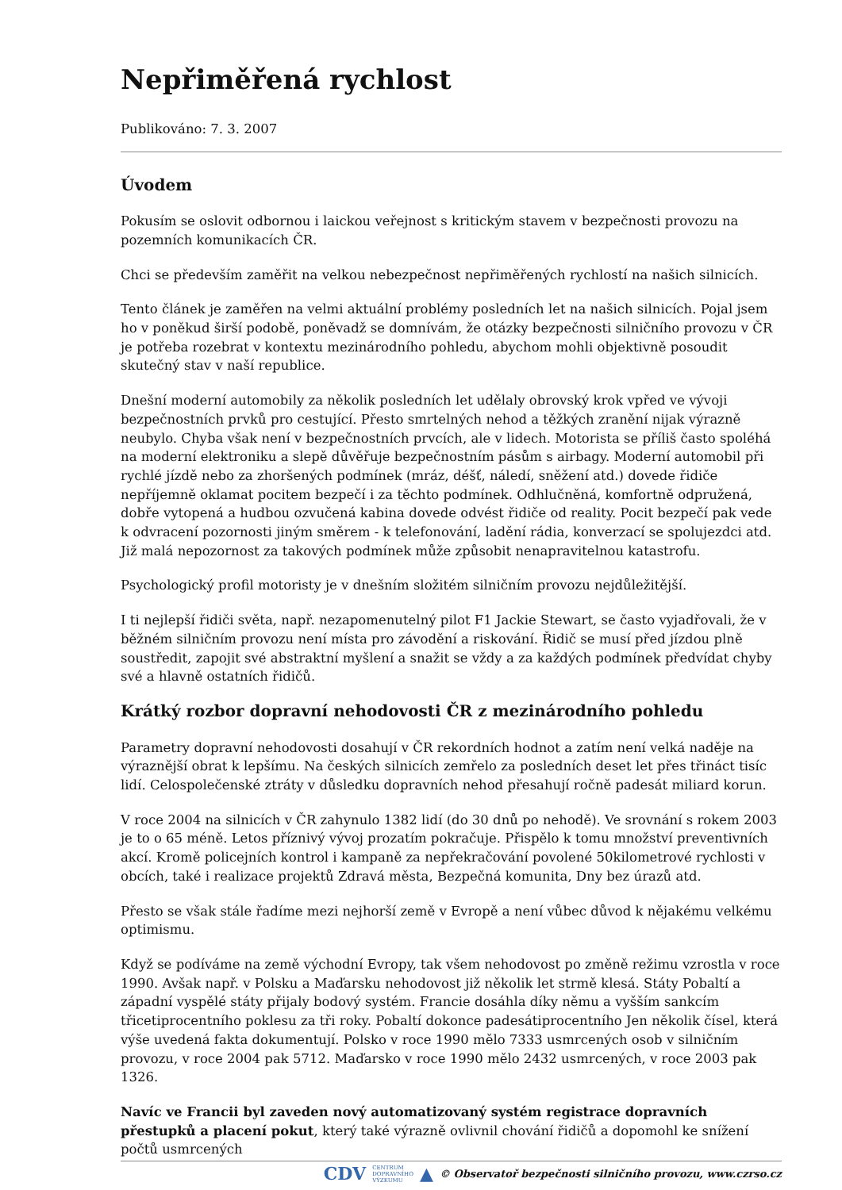Nepřiměřená rychlost
Publikováno: 7. 3. 2007
Úvodem
Pokusím se oslovit odbornou i laickou veřejnost s kritickým stavem v bezpečnosti provozu na pozemních komunikacích ČR.
Chci se především zaměřit na velkou nebezpečnost nepřiměřených rychlostí na našich silnicích.
Tento článek je zaměřen na velmi aktuální problémy posledních let na našich silnicích. Pojal jsem ho v poněkud širší podobě, poněvadž se domnívám, že otázky bezpečnosti silničního provozu v ČR je potřeba rozebrat v kontextu mezinárodního pohledu, abychom mohli objektivně posoudit skutečný stav v naší republice.
Dnešní moderní automobily za několik posledních let udělaly obrovský krok vpřed ve vývoji bezpečnostních prvků pro cestující. Přesto smrtelných nehod a těžkých zranění nijak výrazně neubylo. Chyba však není v bezpečnostních prvcích, ale v lidech. Motorista se příliš často spoléhá na moderní elektroniku a slepě důvěřuje bezpečnostním pásům s airbagy. Moderní automobil při rychlé jízdě nebo za zhoršených podmínek (mráz, déšť, náledí, sněžení atd.) dovede řidiče nepříjemně oklamat pocitem bezpečí i za těchto podmínek. Odhlučněná, komfortně odpružená, dobře vytopená a hudbou ozvučená kabina dovede odvést řidiče od reality. Pocit bezpečí pak vede k odvracení pozornosti jiným směrem - k telefonování, ladění rádia, konverzací se spolujezdci atd. Již malá nepozornost za takových podmínek může způsobit nenapravitelnou katastrofu.
Psychologický profil motoristy je v dnešním složitém silničním provozu nejdůležitější.
I ti nejlepší řidiči světa, např. nezapomenutelný pilot F1 Jackie Stewart, se často vyjadřovali, že v běžném silničním provozu není místa pro závodění a riskování. Řidič se musí před jízdou plně soustředit, zapojit své abstraktní myšlení a snažit se vždy a za každých podmínek předvídat chyby své a hlavně ostatních řidičů.
Krátký rozbor dopravní nehodovosti ČR z mezinárodního pohledu
Parametry dopravní nehodovosti dosahují v ČR rekordních hodnot a zatím není velká naděje na výraznější obrat k lepšímu. Na českých silnicích zemřelo za posledních deset let přes třináct tisíc lidí. Celospolečenské ztráty v důsledku dopravních nehod přesahují ročně padesát miliard korun.
V roce 2004 na silnicích v ČR zahynulo 1382 lidí (do 30 dnů po nehodě). Ve srovnání s rokem 2003 je to o 65 méně. Letos příznivý vývoj prozatím pokračuje. Přispělo k tomu množství preventivních akcí. Kromě policejních kontrol i kampaně za nepřekračování povolené 50kilometrové rychlosti v obcích, také i realizace projektů Zdravá města, Bezpečná komunita, Dny bez úrazů atd.
Přesto se však stále řadíme mezi nejhorší země v Evropě a není vůbec důvod k nějakému velkému optimismu.
Když se podíváme na země východní Evropy, tak všem nehodovost po změně režimu vzrostla v roce 1990. Avšak např. v Polsku a Maďarsku nehodovost již několik let strmě klesá. Státy Pobaltí a západní vyspělé státy přijaly bodový systém. Francie dosáhla díky němu a vyšším sankcím třicetiprocentního poklesu za tři roky. Pobaltí dokonce padesátiprocentního Jen několik čísel, která výše uvedená fakta dokumentují. Polsko v roce 1990 mělo 7333 usmrcených osob v silničním provozu, v roce 2004 pak 5712. Maďarsko v roce 1990 mělo 2432 usmrcených, v roce 2003 pak 1326.
Navíc ve Francii byl zaveden nový automatizovaný systém registrace dopravních přestupků a placení pokut, který také výrazně ovlivnil chování řidičů a dopomohl ke snížení počtů usmrcených
CDV CENTRUM
DOPRAVNÍHO
VÝZKUMU ▲ © Observatoř bezpečnosti silničního provozu, www.czrso.cz